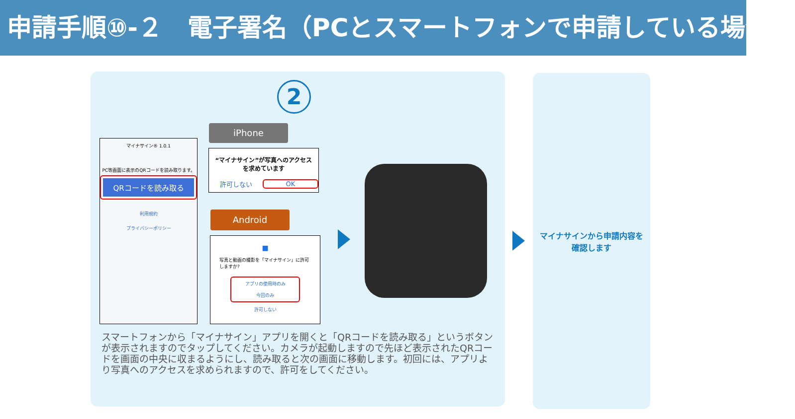申請手順⑩-２　電子署名（PCとスマートフォンで申請している場合）
2
マイナサイン® 1.0.1
PC等画面に表示のQRコードを読み取ります。
QRコードを読み取る
利用規約
プライバシーポリシー
iPhone
“マイナサイン”が写真へのアクセスを求めています
許可しない OK
Android
■
写真と動画の撮影を「マイナサイン」に許可しますか?
アプリの使用時のみ
今回のみ
許可しない
スマートフォンから「マイナサイン」アプリを開くと「QRコードを読み取る」というボタンが表示されますのでタップしてください。カメラが起動しますので先ほど表示されたQRコードを画面の中央に収まるようにし、読み取ると次の画面に移動します。初回には、アプリより写真へのアクセスを求められますので、許可をしてください。
マイナサインから申請内容を
確認します